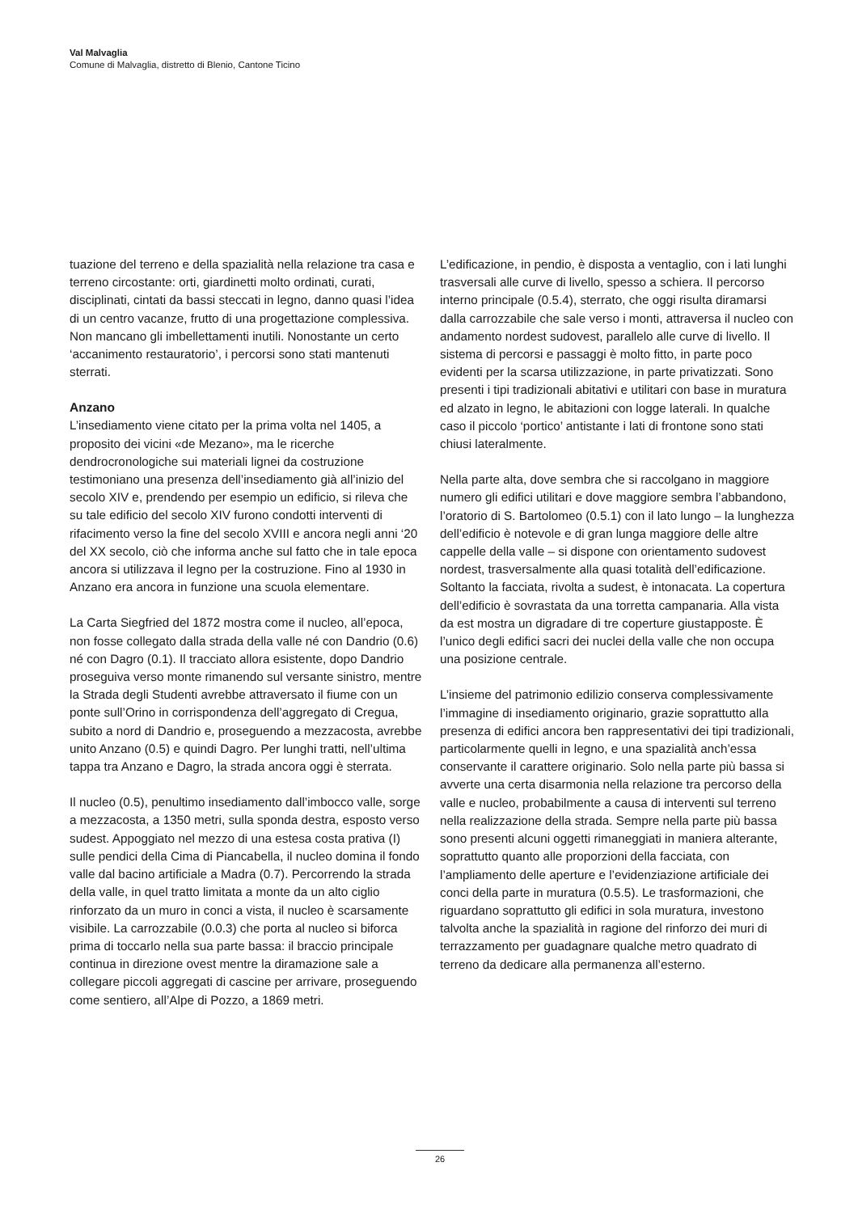Val Malvaglia
Comune di Malvaglia, distretto di Blenio, Cantone Ticino
tuazione del terreno e della spazialità nella relazione tra casa e terreno circostante: orti, giardinetti molto ordinati, curati, disciplinati, cintati da bassi steccati in legno, danno quasi l’idea di un centro vacanze, frutto di una progettazione complessiva. Non mancano gli imbellettamenti inutili. Nonostante un certo ‘accanimento restauratorio’, i percorsi sono stati mantenuti sterrati.
Anzano
L’insediamento viene citato per la prima volta nel 1405, a proposito dei vicini «de Mezano», ma le ricerche dendrocronologiche sui materiali lignei da costruzione testimoniano una presenza dell’insediamento già all’inizio del secolo XIV e, prendendo per esempio un edificio, si rileva che su tale edificio del secolo XIV furono condotti interventi di rifacimento verso la fine del secolo XVIII e ancora negli anni ‘20 del XX secolo, ciò che informa anche sul fatto che in tale epoca ancora si utilizzava il legno per la costruzione. Fino al 1930 in Anzano era ancora in funzione una scuola elementare.
La Carta Siegfried del 1872 mostra come il nucleo, all’epoca, non fosse collegato dalla strada della valle né con Dandrio (0.6) né con Dagro (0.1). Il tracciato allora esistente, dopo Dandrio proseguiva verso monte rimanendo sul versante sinistro, mentre la Strada degli Studenti avrebbe attraversato il fiume con un ponte sull’Orino in corrispondenza dell’aggregato di Cregua, subito a nord di Dandrio e, proseguendo a mezzacosta, avrebbe unito Anzano (0.5) e quindi Dagro. Per lunghi tratti, nell’ultima tappa tra Anzano e Dagro, la strada ancora oggi è sterrata.
Il nucleo (0.5), penultimo insediamento dall’imbocco valle, sorge a mezzacosta, a 1350 metri, sulla sponda destra, esposto verso sudest. Appoggiato nel mezzo di una estesa costa prativa (I) sulle pendici della Cima di Piancabella, il nucleo domina il fondo valle dal bacino artificiale a Madra (0.7). Percorrendo la strada della valle, in quel tratto limitata a monte da un alto ciglio rinforzato da un muro in conci a vista, il nucleo è scarsamente visibile. La carrozzabile (0.0.3) che porta al nucleo si biforca prima di toccarlo nella sua parte bassa: il braccio principale continua in direzione ovest mentre la diramazione sale a collegare piccoli aggregati di cascine per arrivare, proseguendo come sentiero, all’Alpe di Pozzo, a 1869 metri.
L’edificazione, in pendio, è disposta a ventaglio, con i lati lunghi trasversali alle curve di livello, spesso a schiera. Il percorso interno principale (0.5.4), sterrato, che oggi risulta diramarsi dalla carrozzabile che sale verso i monti, attraversa il nucleo con andamento nordest sudovest, parallelo alle curve di livello. Il sistema di percorsi e passaggi è molto fitto, in parte poco evidenti per la scarsa utilizzazione, in parte privatizzati. Sono presenti i tipi tradizionali abitativi e utilitari con base in muratura ed alzato in legno, le abitazioni con logge laterali. In qualche caso il piccolo ‘portico’ antistante i lati di frontone sono stati chiusi lateralmente.
Nella parte alta, dove sembra che si raccolgano in maggiore numero gli edifici utilitari e dove maggiore sembra l’abbandono, l’oratorio di S. Bartolomeo (0.5.1) con il lato lungo – la lunghezza dell’edificio è notevole e di gran lunga maggiore delle altre cappelle della valle – si dispone con orientamento sudovest nordest, trasversalmente alla quasi totalità dell’edificazione. Soltanto la facciata, rivolta a sudest, è intonacata. La copertura dell’edificio è sovrastata da una torretta campanaria. Alla vista da est mostra un digradare di tre coperture giustapposte. È l’unico degli edifici sacri dei nuclei della valle che non occupa una posizione centrale.
L’insieme del patrimonio edilizio conserva complessivamente l’immagine di insediamento originario, grazie soprattutto alla presenza di edifici ancora ben rappresentativi dei tipi tradizionali, particolarmente quelli in legno, e una spazialità anch’essa conservante il carattere originario. Solo nella parte più bassa si avverte una certa disarmonia nella relazione tra percorso della valle e nucleo, probabilmente a causa di interventi sul terreno nella realizzazione della strada. Sempre nella parte più bassa sono presenti alcuni oggetti rimaneggiati in maniera alterante, soprattutto quanto alle proporzioni della facciata, con l’ampliamento delle aperture e l’evidenziazione artificiale dei conci della parte in muratura (0.5.5). Le trasformazioni, che riguardano soprattutto gli edifici in sola muratura, investono talvolta anche la spazialità in ragione del rinforzo dei muri di terrazzamento per guadagnare qualche metro quadrato di terreno da dedicare alla permanenza all’esterno.
26